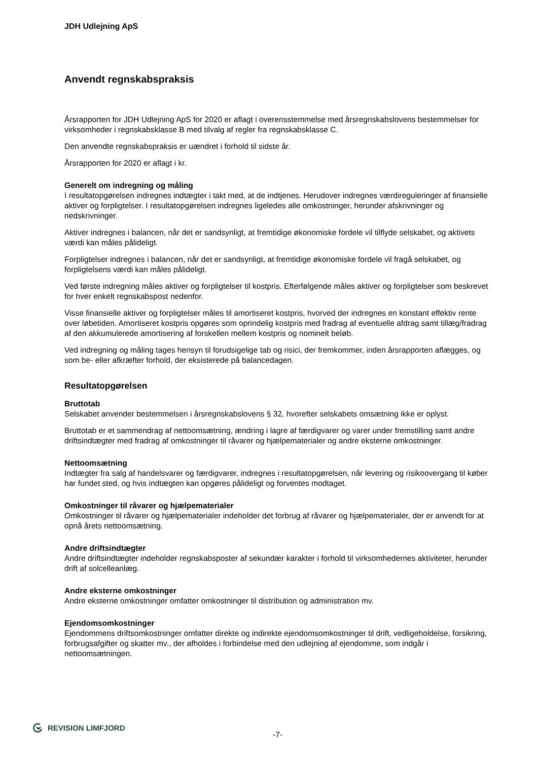JDH Udlejning ApS
Anvendt regnskabspraksis
Årsrapporten for JDH Udlejning ApS for 2020 er aflagt i overensstemmelse med årsregnskabslovens bestemmelser for virksomheder i regnskabsklasse B med tilvalg af regler fra regnskabsklasse C.
Den anvendte regnskabspraksis er uændret i forhold til sidste år.
Årsrapporten for 2020 er aflagt i kr.
Generelt om indregning og måling
I resultatopgørelsen indregnes indtægter i takt med, at de indtjenes. Herudover indregnes værdireguleringer af finansielle aktiver og forpligtelser. I resultatopgørelsen indregnes ligeledes alle omkostninger, herunder afskrivninger og nedskrivninger.
Aktiver indregnes i balancen, når det er sandsynligt, at fremtidige økonomiske fordele vil tilflyde selskabet, og aktivets værdi kan måles pålideligt.
Forpligtelser indregnes i balancen, når det er sandsynligt, at fremtidige økonomiske fordele vil fragå selskabet, og forpligtelsens værdi kan måles pålideligt.
Ved første indregning måles aktiver og forpligtelser til kostpris. Efterfølgende måles aktiver og forpligtelser som beskrevet for hver enkelt regnskabspost nedenfor.
Visse finansielle aktiver og forpligtelser måles til amortiseret kostpris, hvorved der indregnes en konstant effektiv rente over løbetiden. Amortiseret kostpris opgøres som oprindelig kostpris med fradrag af eventuelle afdrag samt tillæg/fradrag af den akkumulerede amortisering af forskellen mellem kostpris og nominelt beløb.
Ved indregning og måling tages hensyn til forudsigelige tab og risici, der fremkommer, inden årsrapporten aflægges, og som be- eller afkræfter forhold, der eksisterede på balancedagen.
Resultatopgørelsen
Bruttotab
Selskabet anvender bestemmelsen i årsregnskabslovens § 32, hvorefter selskabets omsætning ikke er oplyst.
Bruttotab er et sammendrag af nettoomsætning, ændring i lagre af færdigvarer og varer under fremstilling samt andre driftsindtægter med fradrag af omkostninger til råvarer og hjælpematerialer og andre eksterne omkostninger.
Nettoomsætning
Indtægter fra salg af handelsvarer og færdigvarer, indregnes i resultatopgørelsen, når levering og risikoovergang til køber har fundet sted, og hvis indtægten kan opgøres pålideligt og forventes modtaget.
Omkostninger til råvarer og hjælpematerialer
Omkostninger til råvarer og hjælpematerialer indeholder det forbrug af råvarer og hjælpematerialer, der er anvendt for at opnå årets nettoomsætning.
Andre driftsindtægter
Andre driftsindtægter indeholder regnskabsposter af sekundær karakter i forhold til virksomhedernes aktiviteter, herunder drift af solcelleanlæg.
Andre eksterne omkostninger
Andre eksterne omkostninger omfatter omkostninger til distribution og administration mv.
Ejendomsomkostninger
Ejendommens driftsomkostninger omfatter direkte og indirekte ejendomsomkostninger til drift, vedligeholdelse, forsikring, forbrugsafgifter og skatter mv., der afholdes i forbindelse med den udlejning af ejendomme, som indgår i nettoomsætningen.
REVISION LIMFJORD
-7-